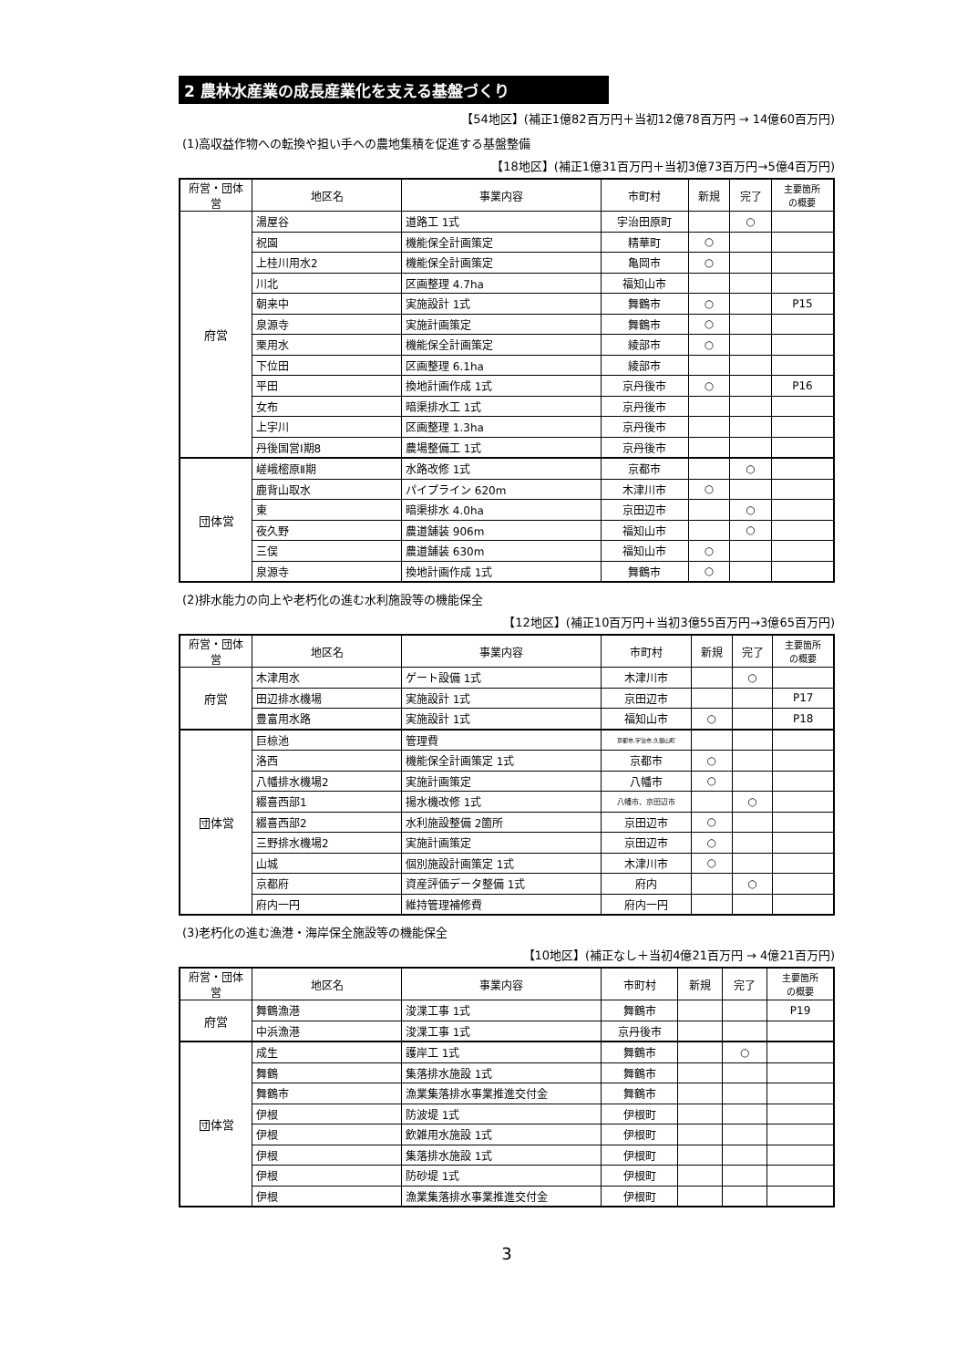2 農林水産業の成長産業化を支える基盤づくり
【54地区】(補正1億82百万円＋当初12億78百万円 → 14億60百万円)
(1)高収益作物への転換や担い手への農地集積を促進する基盤整備
【18地区】(補正1億31百万円＋当初3億73百万円→5億4百万円)
| 府営・団体営 | 地区名 | 事業内容 | 市町村 | 新規 | 完了 | 主要箇所 の概要 |
| --- | --- | --- | --- | --- | --- | --- |
| 府営 | 湯屋谷 | 道路工 1式 | 宇治田原町 | | ○ | |
| | 祝園 | 機能保全計画策定 | 精華町 | ○ | | |
| | 上桂川用水2 | 機能保全計画策定 | 亀岡市 | ○ | | |
| | 川北 | 区画整理 4.7ha | 福知山市 | | | |
| | 朝来中 | 実施設計 1式 | 舞鶴市 | ○ | | P15 |
| | 泉源寺 | 実施計画策定 | 舞鶴市 | ○ | | |
| | 栗用水 | 機能保全計画策定 | 綾部市 | ○ | | |
| | 下位田 | 区画整理 6.1ha | 綾部市 | | | |
| | 平田 | 換地計画作成 1式 | 京丹後市 | ○ | | P16 |
| | 女布 | 暗渠排水工 1式 | 京丹後市 | | | |
| | 上宇川 | 区画整理 1.3ha | 京丹後市 | | | |
| | 丹後国営Ⅰ期8 | 農場整備工 1式 | 京丹後市 | | | |
| 団体営 | 嵯峨樒原Ⅱ期 | 水路改修 1式 | 京都市 | | ○ | |
| | 鹿背山取水 | パイプライン 620m | 木津川市 | ○ | | |
| | 東 | 暗渠排水 4.0ha | 京田辺市 | | ○ | |
| | 夜久野 | 農道舗装 906m | 福知山市 | | ○ | |
| | 三俣 | 農道舗装 630m | 福知山市 | ○ | | |
| | 泉源寺 | 換地計画作成 1式 | 舞鶴市 | ○ | | |
(2)排水能力の向上や老朽化の進む水利施設等の機能保全
【12地区】(補正10百万円＋当初3億55百万円→3億65百万円)
| 府営・団体営 | 地区名 | 事業内容 | 市町村 | 新規 | 完了 | 主要箇所 の概要 |
| --- | --- | --- | --- | --- | --- | --- |
| 府営 | 木津用水 | ゲート設備 1式 | 木津川市 | | ○ | |
| | 田辺排水機場 | 実施設計 1式 | 京田辺市 | | | P17 |
| | 豊富用水路 | 実施設計 1式 | 福知山市 | ○ | | P18 |
| 団体営 | 巨椋池 | 管理費 | 京都市,宇治市,久御山町 | | | |
| | 洛西 | 機能保全計画策定 1式 | 京都市 | ○ | | |
| | 八幡排水機場2 | 実施計画策定 | 八幡市 | ○ | | |
| | 綴喜西部1 | 揚水機改修 1式 | 八幡市、京田辺市 | | ○ | |
| | 綴喜西部2 | 水利施設整備 2箇所 | 京田辺市 | ○ | | |
| | 三野排水機場2 | 実施計画策定 | 京田辺市 | ○ | | |
| | 山城 | 個別施設計画策定 1式 | 木津川市 | ○ | | |
| | 京都府 | 資産評価データ整備 1式 | 府内 | | ○ | |
| | 府内一円 | 維持管理補修費 | 府内一円 | | | |
(3)老朽化の進む漁港・海岸保全施設等の機能保全
【10地区】(補正なし＋当初4億21百万円 → 4億21百万円)
| 府営・団体営 | 地区名 | 事業内容 | 市町村 | 新規 | 完了 | 主要箇所 の概要 |
| --- | --- | --- | --- | --- | --- | --- |
| 府営 | 舞鶴漁港 | 浚渫工事 1式 | 舞鶴市 | | | P19 |
| | 中浜漁港 | 浚渫工事 1式 | 京丹後市 | | | |
| 団体営 | 成生 | 護岸工 1式 | 舞鶴市 | | ○ | |
| | 舞鶴 | 集落排水施設 1式 | 舞鶴市 | | | |
| | 舞鶴市 | 漁業集落排水事業推進交付金 | 舞鶴市 | | | |
| | 伊根 | 防波堤 1式 | 伊根町 | | | |
| | 伊根 | 飲雑用水施設 1式 | 伊根町 | | | |
| | 伊根 | 集落排水施設 1式 | 伊根町 | | | |
| | 伊根 | 防砂堤 1式 | 伊根町 | | | |
| | 伊根 | 漁業集落排水事業推進交付金 | 伊根町 | | | |
3